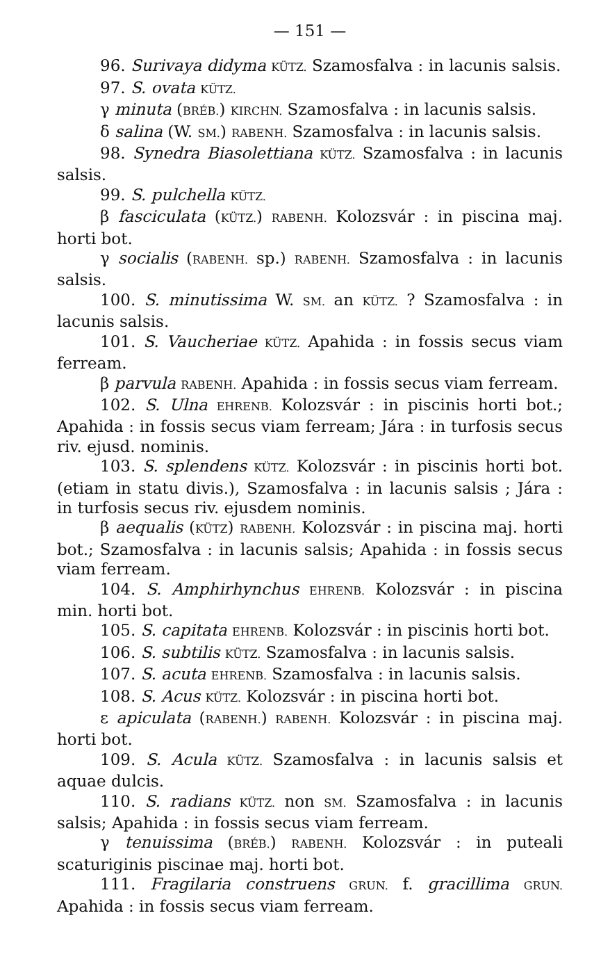— 151 —
96. Surivaya didyma KÜTZ. Szamosfalva : in lacunis salsis.
97. S. ovata KÜTZ.
γ minuta (BRÉB.) KIRCHN. Szamosfalva : in lacunis salsis.
δ salina (W. SM.) RABENH. Szamosfalva : in lacunis salsis.
98. Synedra Biasolettiana KÜTZ. Szamosfalva : in lacunis salsis.
99. S. pulchella KÜTZ.
β fasciculata (KÜTZ.) RABENH. Kolozsvár : in piscina maj. horti bot.
γ socialis (RABENH. sp.) RABENH. Szamosfalva : in lacunis salsis.
100. S. minutissima W. SM. an KÜTZ. ? Szamosfalva : in lacunis salsis.
101. S. Vaucheriae KÜTZ. Apahida : in fossis secus viam ferream.
β parvula RABENH. Apahida : in fossis secus viam ferream.
102. S. Ulna EHRENB. Kolozsvár : in piscinis horti bot.; Apahida : in fossis secus viam ferream; Jára : in turfosis secus riv. ejusd. nominis.
103. S. splendens KÜTZ. Kolozsvár : in piscinis horti bot. (etiam in statu divis.), Szamosfalva : in lacunis salsis ; Jára : in turfosis secus riv. ejusdem nominis.
β aequalis (KÜTZ) RABENH. Kolozsvár : in piscina maj. horti bot.; Szamosfalva : in lacunis salsis; Apahida : in fossis secus viam ferream.
104. S. Amphirhynchus EHRENB. Kolozsvár : in piscina min. horti bot.
105. S. capitata EHRENB. Kolozsvár : in piscinis horti bot.
106. S. subtilis KÜTZ. Szamosfalva : in lacunis salsis.
107. S. acuta EHRENB. Szamosfalva : in lacunis salsis.
108. S. Acus KÜTZ. Kolozsvár : in piscina horti bot.
ε apiculata (RABENH.) RABENH. Kolozsvár : in piscina maj. horti bot.
109. S. Acula KÜTZ. Szamosfalva : in lacunis salsis et aquae dulcis.
110. S. radians KÜTZ. non SM. Szamosfalva : in lacunis salsis; Apahida : in fossis secus viam ferream.
γ tenuissima (BRÉB.) RABENH. Kolozsvár : in puteali scaturiginis piscinae maj. horti bot.
111. Fragilaria construens GRUN. f. gracillima GRUN. Apahida : in fossis secus viam ferream.